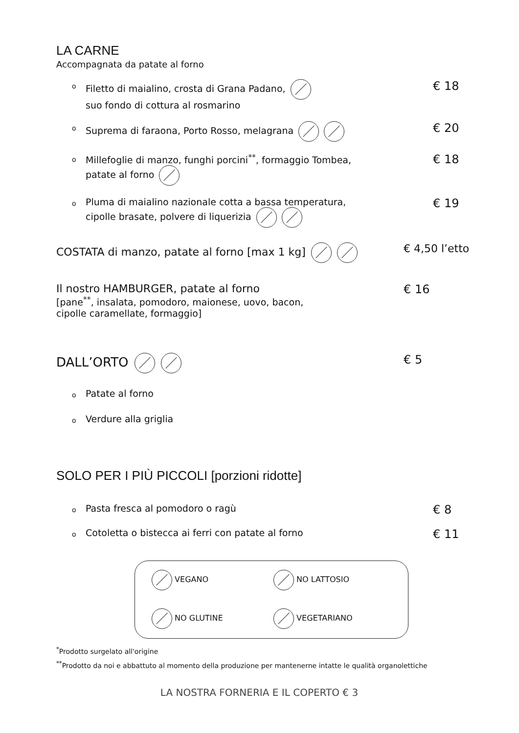LA CARNE
Accompagnata da patate al forno
o Filetto di maialino, crosta di Grana Padano,
suo fondo di cottura al rosmarino
€ 18
o Suprema di faraona, Porto Rosso, melagrana
€ 20
o Millefoglie di manzo, funghi porcini<sup>**</sup>, formaggio Tombea,
patate al forno
€ 18
o Pluma di maialino nazionale cotta a bassa temperatura,
cipolle brasate, polvere di liquerizia
€ 19
COSTATA di manzo, patate al forno [max 1 kg] € 4,50 l’etto
Il nostro HAMBURGER, patate al forno
[pane<sup>**</sup>, insalata, pomodoro, maionese, uovo, bacon,
cipolle caramellate, formaggio]
€ 16
DALL’ORTO € 5
o Patate al forno
o Verdure alla griglia
SOLO PER I PIÙ PICCOLI [porzioni ridotte]
o Pasta fresca al pomodoro o ragù
€ 8
o Cotoletta o bistecca ai ferri con patate al forno
€ 11
VEGANO
NO LATTOSIO
NO GLUTINE
VEGETARIANO
<sup>*</sup> Prodotto surgelato all'origine
<sup>**</sup> Prodotto da noi e abbattuto al momento della produzione per mantenerne intatte le qualità organolettiche
LA NOSTRA FORNERIA E IL COPERTO € 3